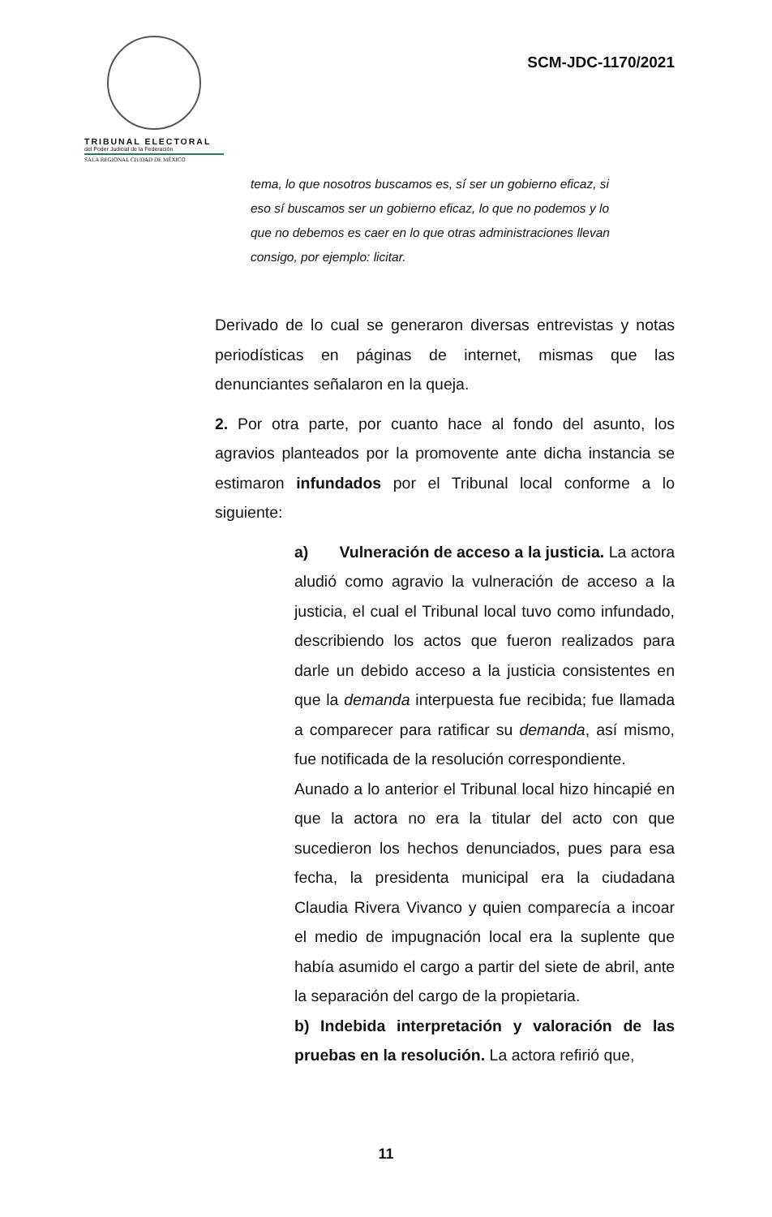TRIBUNAL ELECTORAL
del Poder Judicial de la Federación
SALA REGIONAL CIUDAD DE MÉXICO
SCM-JDC-1170/2021
tema, lo que nosotros buscamos es, sí ser un gobierno eficaz, si eso sí buscamos ser un gobierno eficaz, lo que no podemos y lo que no debemos es caer en lo que otras administraciones llevan consigo, por ejemplo: licitar.
Derivado de lo cual se generaron diversas entrevistas y notas periodísticas en páginas de internet, mismas que las denunciantes señalaron en la queja.
2. Por otra parte, por cuanto hace al fondo del asunto, los agravios planteados por la promovente ante dicha instancia se estimaron infundados por el Tribunal local conforme a lo siguiente:
a) Vulneración de acceso a la justicia. La actora aludió como agravio la vulneración de acceso a la justicia, el cual el Tribunal local tuvo como infundado, describiendo los actos que fueron realizados para darle un debido acceso a la justicia consistentes en que la demanda interpuesta fue recibida; fue llamada a comparecer para ratificar su demanda, así mismo, fue notificada de la resolución correspondiente.
Aunado a lo anterior el Tribunal local hizo hincapié en que la actora no era la titular del acto con que sucedieron los hechos denunciados, pues para esa fecha, la presidenta municipal era la ciudadana Claudia Rivera Vivanco y quien comparecía a incoar el medio de impugnación local era la suplente que había asumido el cargo a partir del siete de abril, ante la separación del cargo de la propietaria.
b) Indebida interpretación y valoración de las pruebas en la resolución. La actora refirió que,
11